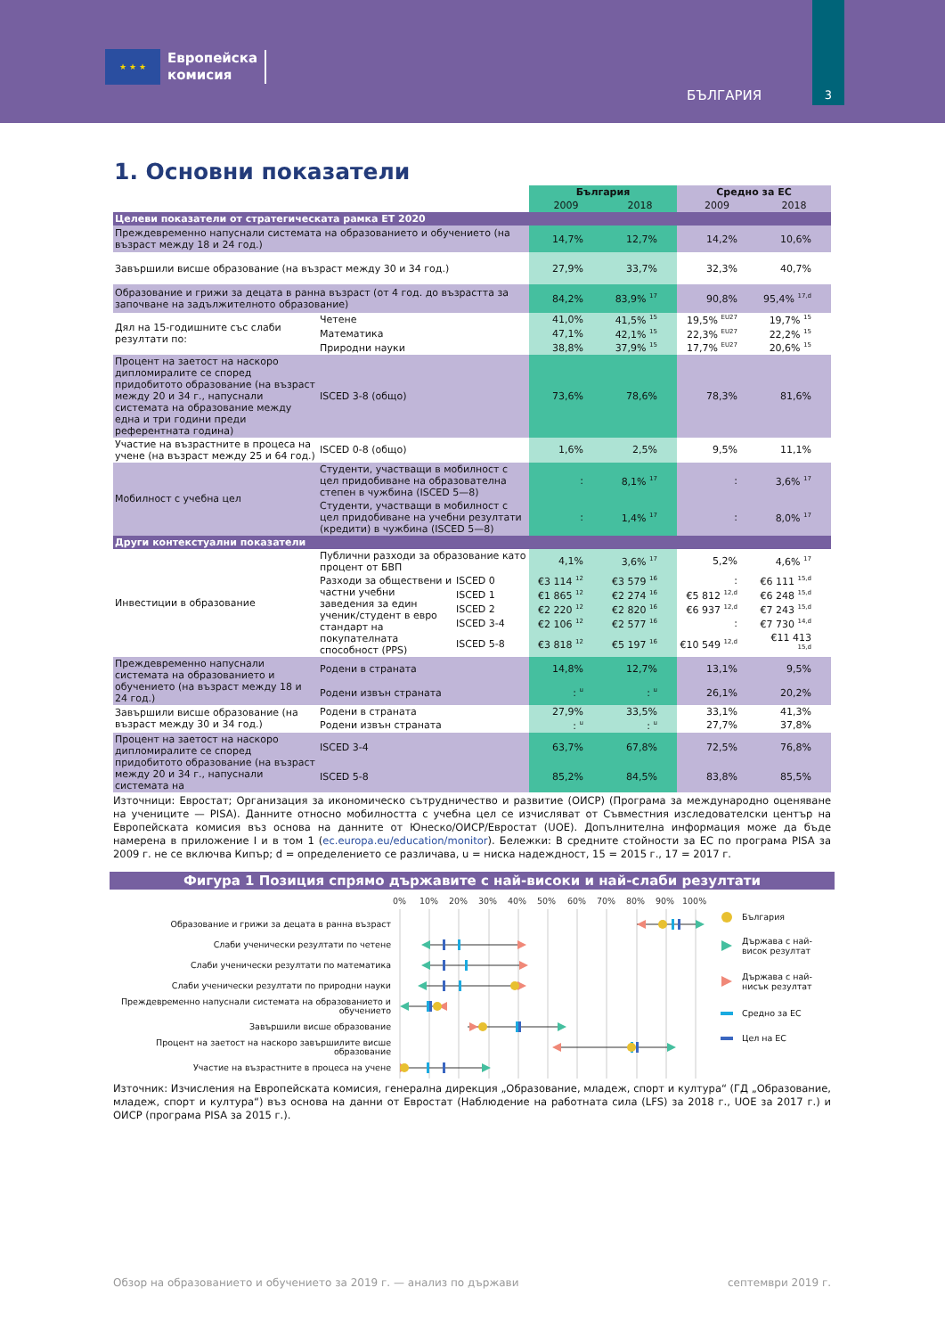★ ★ ★
Европейска
комисия
БЪЛГАРИЯ
3
1. Основни показатели
| | | | България | | Средно за ЕС | |
| | | | 2009 | 2018 | 2009 | 2018 |
| Целеви показатели от стратегическата рамка ЕТ 2020 | | | | | | |
| Преждевременно напуснали системата на образованието и обучението (на възраст между 18 и 24 год.) | | | 14,7% | 12,7% | 14,2% | 10,6% |
| Завършили висше образование (на възраст между 30 и 34 год.) | | | 27,9% | 33,7% | 32,3% | 40,7% |
| Образование и грижи за децата в ранна възраст (от 4 год. до възрастта за започване на задължителното образование) | | | 84,2% | 83,9% <sup>17</sup> | 90,8% | 95,4% <sup>17,d</sup> |
| Дял на 15-годишните със слаби резултати по: | Четене | | 41,0% | 41,5% <sup>15</sup> | 19,5% <sup>EU27</sup> | 19,7% <sup>15</sup> |
| | Математика | | 47,1% | 42,1% <sup>15</sup> | 22,3% <sup>EU27</sup> | 22,2% <sup>15</sup> |
| | Природни науки | | 38,8% | 37,9% <sup>15</sup> | 17,7% <sup>EU27</sup> | 20,6% <sup>15</sup> |
| Процент на заетост на наскоро дипломиралите се според придобитото образование (на възраст между 20 и 34 г., напуснали системата на образование между една и три години преди референтната година) | ISCED 3-8 (общо) | | 73,6% | 78,6% | 78,3% | 81,6% |
| Участие на възрастните в процеса на учене (на възраст между 25 и 64 год.) | ISCED 0-8 (общо) | | 1,6% | 2,5% | 9,5% | 11,1% |
| Мобилност с учебна цел | Студенти, участващи в мобилност с цел придобиване на образователна степен в чужбина (ISCED 5—8) | | : | 8,1% <sup>17</sup> | : | 3,6% <sup>17</sup> |
| | Студенти, участващи в мобилност с цел придобиване на учебни резултати (кредити) в чужбина (ISCED 5—8) | | : | 1,4% <sup>17</sup> | : | 8,0% <sup>17</sup> |
| Други контекстуални показатели | | | | | | |
| Инвестиции в образование | Публични разходи за образование като процент от БВП | | 4,1% | 3,6% <sup>17</sup> | 5,2% | 4,6% <sup>17</sup> |
| | Разходи за обществени и частни учебни заведения за един ученик/студент в евро стандарт на покупателната способност (PPS) | ISCED 0 | €3 114 <sup>12</sup> | €3 579 <sup>16</sup> | : | €6 111 <sup>15,d</sup> |
| | | ISCED 1 | €1 865 <sup>12</sup> | €2 274 <sup>16</sup> | €5 812 <sup>12,d</sup> | €6 248 <sup>15,d</sup> |
| | | ISCED 2 | €2 220 <sup>12</sup> | €2 820 <sup>16</sup> | €6 937 <sup>12,d</sup> | €7 243 <sup>15,d</sup> |
| | | ISCED 3-4 | €2 106 <sup>12</sup> | €2 577 <sup>16</sup> | : | €7 730 <sup>14,d</sup> |
| | | ISCED 5-8 | €3 818 <sup>12</sup> | €5 197 <sup>16</sup> | €10 549 <sup>12,d</sup> | €11 413 <sup>15,d</sup> |
| Преждевременно напуснали системата на образованието и обучението (на възраст между 18 и 24 год.) | Родени в страната | | 14,8% | 12,7% | 13,1% | 9,5% |
| | Родени извън страната | | : <sup>u</sup> | : <sup>u</sup> | 26,1% | 20,2% |
| Завършили висше образование (на възраст между 30 и 34 год.) | Родени в страната | | 27,9% | 33,5% | 33,1% | 41,3% |
| | Родени извън страната | | : <sup>u</sup> | : <sup>u</sup> | 27,7% | 37,8% |
| Процент на заетост на наскоро дипломиралите се според придобитото образование (на възраст между 20 и 34 г., напуснали системата на | ISCED 3-4 | | 63,7% | 67,8% | 72,5% | 76,8% |
| | ISCED 5-8 | | 85,2% | 84,5% | 83,8% | 85,5% |
Източници: Евростат; Организация за икономическо сътрудничество и развитие (ОИСР) (Програма за международно оценяване на учениците — PISA). Данните относно мобилността с учебна цел се изчисляват от Съвместния изследователски център на Европейската комисия въз основа на данните от Юнеско/ОИСР/Евростат (UOE). Допълнителна информация може да бъде намерена в приложение I и в том 1 (ec.europa.eu/education/monitor). Бележки: В средните стойности за ЕС по програма PISA за 2009 г. не се включва Кипър; d = определението се различава, u = ниска надеждност, 15 = 2015 г., 17 = 2017 г.
Фигура 1 Позиция спрямо държавите с най-високи и най-слаби резултати
Образование и грижи за децата в ранна възраст
Слаби ученически резултати по четене
Слаби ученически резултати по математика
Слаби ученически резултати по природни науки
Преждевременно напуснали системата на образованието и обучението
Завършили висше образование
Процент на заетост на наскоро завършилите висше образование
Участие на възрастните в процеса на учене
0%
10%
20%
30%
40%
50%
60%
70%
80%
90%
100%
България
Държава с най-
висок резултат
Държава с най-
нисък резултат
Средно за ЕС
Цел на ЕС
Източник: Изчисления на Европейската комисия, генерална дирекция „Образование, младеж, спорт и култура“ (ГД „Образование, младеж, спорт и култура“) въз основа на данни от Евростат (Наблюдение на работната сила (LFS) за 2018 г., UOE за 2017 г.) и ОИСР (програма PISA за 2015 г.).
Обзор на образованието и обучението за 2019 г. — анализ по държави септември 2019 г.